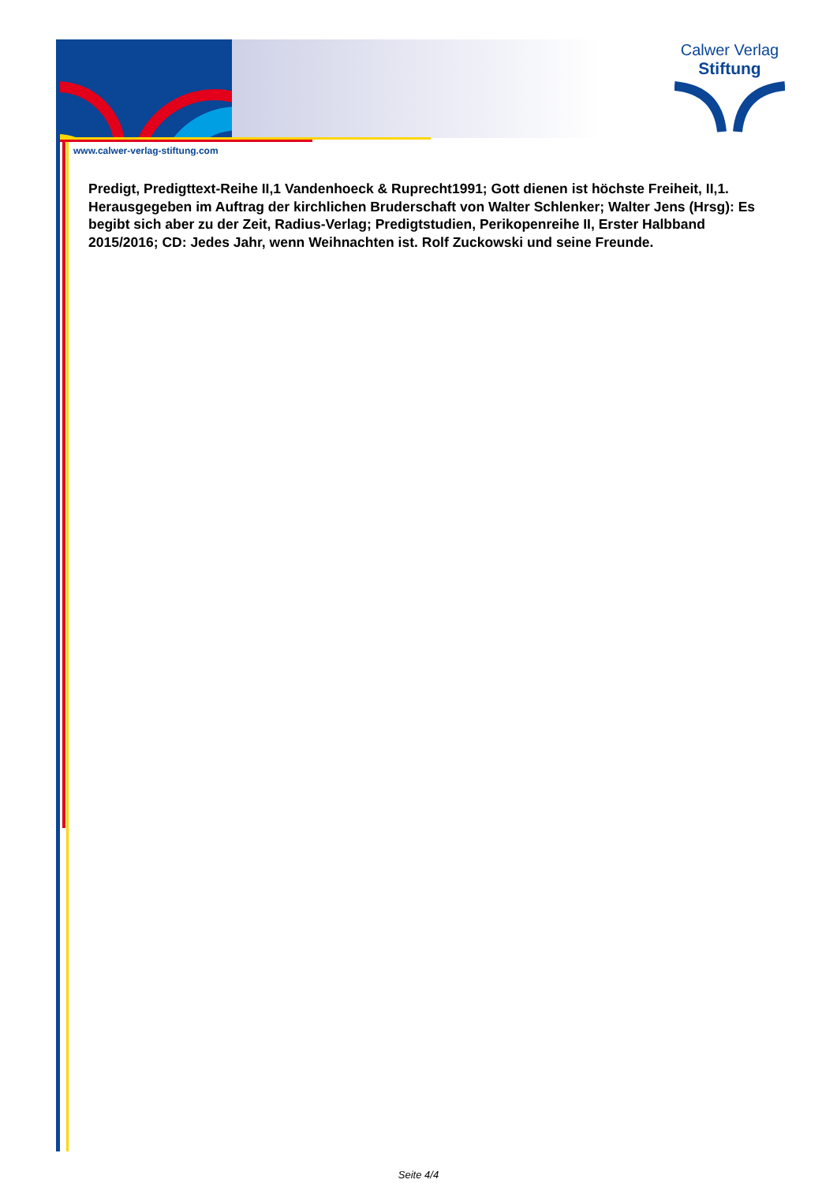Calwer Verlag
Stiftung
www.calwer-verlag-stiftung.com
Predigt, Predigttext-Reihe II,1 Vandenhoeck & Ruprecht1991; Gott dienen ist höchste Freiheit, II,1. Herausgegeben im Auftrag der kirchlichen Bruderschaft von Walter Schlenker; Walter Jens (Hrsg): Es begibt sich aber zu der Zeit, Radius-Verlag; Predigtstudien, Perikopenreihe II, Erster Halbband 2015/2016; CD: Jedes Jahr, wenn Weihnachten ist. Rolf Zuckowski und seine Freunde.
Seite 4/4